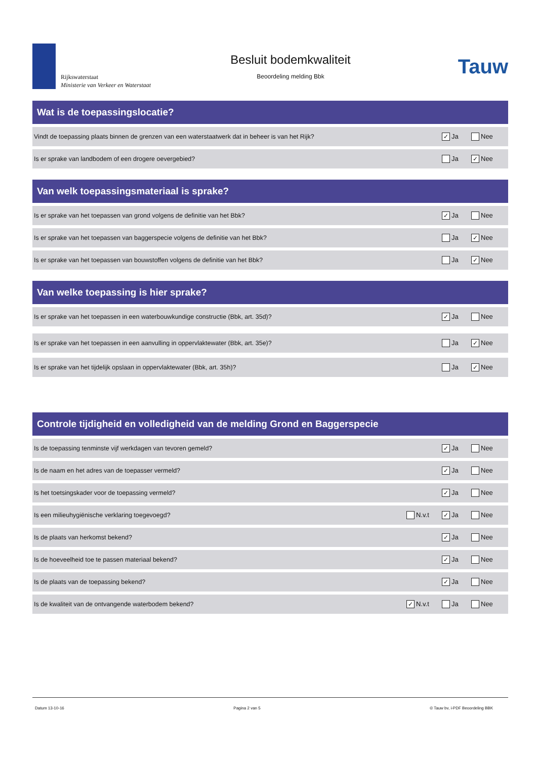Rijkswaterstaat
Ministerie van Verkeer en Waterstaat
Besluit bodemkwaliteit
Beoordeling melding Bbk
Tauw
Wat is de toepassingslocatie?
Vindt de toepassing plaats binnen de grenzen van een waterstaatwerk dat in beheer is van het Rijk? ✓ Ja Nee
Is er sprake van landbodem of een drogere oevergebied? Ja ✓ Nee
Van welk toepassingsmateriaal is sprake?
Is er sprake van het toepassen van grond volgens de definitie van het Bbk? ✓ Ja Nee
Is er sprake van het toepassen van baggerspecie volgens de definitie van het Bbk? Ja ✓ Nee
Is er sprake van het toepassen van bouwstoffen volgens de definitie van het Bbk? Ja ✓ Nee
Van welke toepassing is hier sprake?
Is er sprake van het toepassen in een waterbouwkundige constructie (Bbk, art. 35d)? ✓ Ja Nee
Is er sprake van het toepassen in een aanvulling in oppervlaktewater (Bbk, art. 35e)? Ja ✓ Nee
Is er sprake van het tijdelijk opslaan in oppervlaktewater (Bbk, art. 35h)? Ja ✓ Nee
Controle tijdigheid en volledigheid van de melding Grond en Baggerspecie
Is de toepassing tenminste vijf werkdagen van tevoren gemeld? ✓ Ja Nee
Is de naam en het adres van de toepasser vermeld? ✓ Ja Nee
Is het toetsingskader voor de toepassing vermeld? ✓ Ja Nee
Is een milieuhygiënische verklaring toegevoegd? N.v.t ✓ Ja Nee
Is de plaats van herkomst bekend? ✓ Ja Nee
Is de hoeveelheid toe te passen materiaal bekend? ✓ Ja Nee
Is de plaats van de toepassing bekend? ✓ Ja Nee
Is de kwaliteit van de ontvangende waterbodem bekend? ✓ N.v.t Ja Nee
Datum 13-10-16 Pagina 2 van 5 © Tauw bv, i-PDF Beoordeling BBK